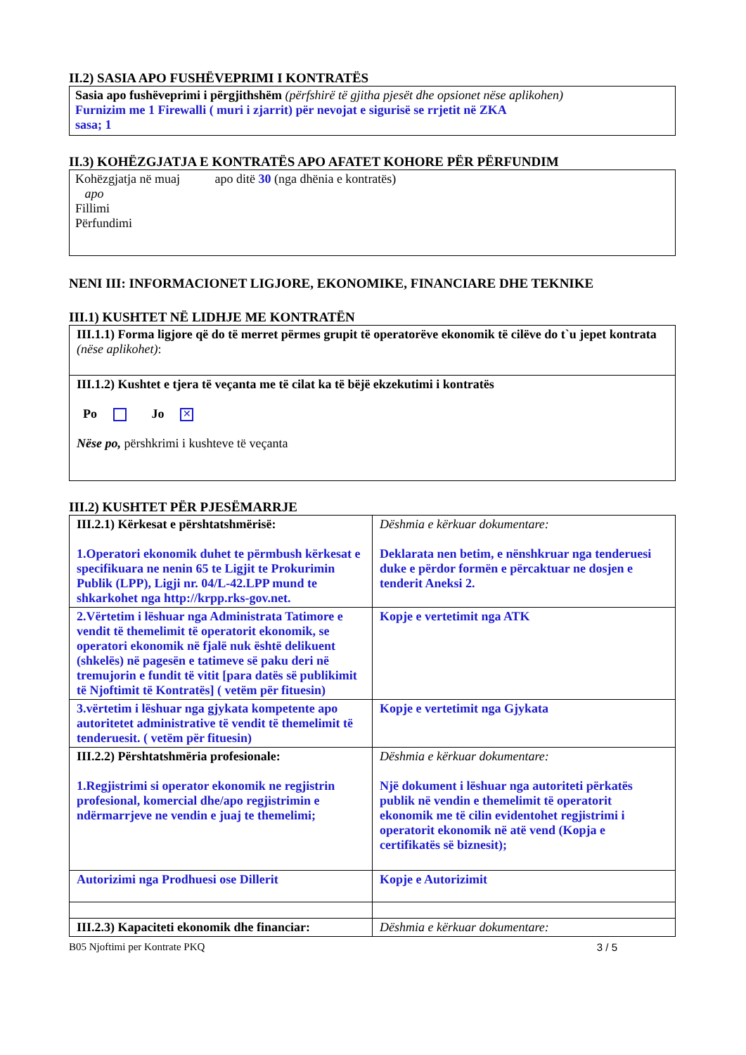II.2) SASIA APO FUSHËVEPRIMI I KONTRATËS
Sasia apo fushëveprimi i përgjithshëm (përfshirë të gjitha pjesët dhe opsionet nëse aplikohen)
Furnizim me 1 Firewalli ( muri i zjarrit) për nevojat e sigurisë se rrjetit në ZKA
sasa; 1
II.3) KOHËZGJATJA E KONTRATËS APO AFATET KOHORE PËR PËRFUNDIM
Kohëzgjatja në muaj apo ditë 30 (nga dhënia e kontratës)
apo
Fillimi
Përfundimi
NENI III: INFORMACIONET LIGJORE, EKONOMIKE, FINANCIARE DHE TEKNIKE
III.1) KUSHTET NË LIDHJE ME KONTRATËN
| III.1.1) Forma ligjore që do të merret përmes grupit të operatorëve ekonomik të cilëve do t`u jepet kontrata (nëse aplikohet) : |
| III.1.2) Kushtet e tjera të veçanta me të cilat ka të bëjë ekzekutimi i kontratës Po Jo ✕ Nëse po, përshkrimi i kushteve të veçanta |
III.2) KUSHTET PËR PJESËMARRJE
| III.2.1) Kërkesat e përshtatshmërisë: 1.Operatori ekonomik duhet te përmbush kërkesat e specifikuara ne nenin 65 te Ligjit te Prokurimin Publik (LPP), Ligji nr. 04/L-42.LPP mund te shkarkohet nga http://krpp.rks-gov.net. | Dëshmia e kërkuar dokumentare: Deklarata nen betim, e nënshkruar nga tenderuesi duke e përdor formën e përcaktuar ne dosjen e tenderit Aneksi 2. |
| 2.Vërtetim i lëshuar nga Administrata Tatimore e vendit të themelimit të operatorit ekonomik, se operatori ekonomik në fjalë nuk është delikuent (shkelës) në pagesën e tatimeve së paku deri në tremujorin e fundit të vitit [para datës së publikimit të Njoftimit të Kontratës] ( vetëm për fituesin) | Kopje e vertetimit nga ATK |
| 3.vërtetim i lëshuar nga gjykata kompetente apo autoritetet administrative të vendit të themelimit të tenderuesit. ( vetëm për fituesin) | Kopje e vertetimit nga Gjykata |
| III.2.2) Përshtatshmëria profesionale: 1.Regjistrimi si operator ekonomik ne regjistrin profesional, komercial dhe/apo regjistrimin e ndërmarrjeve ne vendin e juaj te themelimi; | Dëshmia e kërkuar dokumentare: Një dokument i lëshuar nga autoriteti përkatës publik në vendin e themelimit të operatorit ekonomik me të cilin evidentohet regjistrimi i operatorit ekonomik në atë vend (Kopja e certifikatës së biznesit); |
| Autorizimi nga Prodhuesi ose Dillerit | Kopje e Autorizimit |
| III.2.3) Kapaciteti ekonomik dhe financiar: | Dëshmia e kërkuar dokumentare: |
B05 Njoftimi per Kontrate PKQ 3 / 5